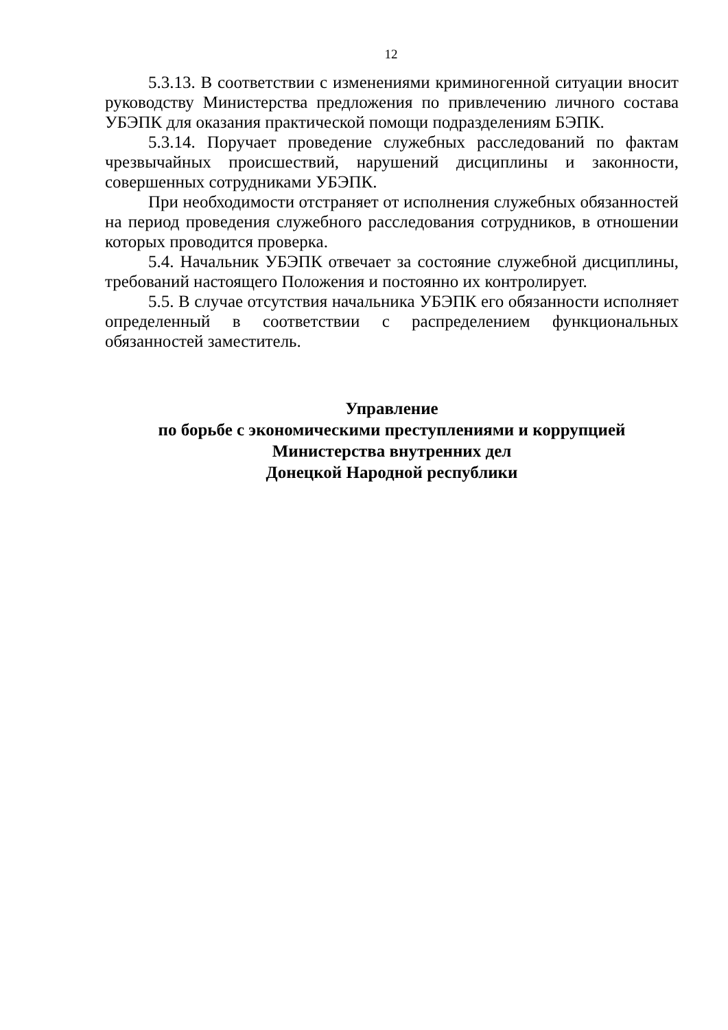12
5.3.13. В соответствии с изменениями криминогенной ситуации вносит руководству Министерства предложения по привлечению личного состава УБЭПК для оказания практической помощи подразделениям БЭПК.
5.3.14. Поручает проведение служебных расследований по фактам чрезвычайных происшествий, нарушений дисциплины и законности, совершенных сотрудниками УБЭПК.
При необходимости отстраняет от исполнения служебных обязанностей на период проведения служебного расследования сотрудников, в отношении которых проводится проверка.
5.4. Начальник УБЭПК отвечает за состояние служебной дисциплины, требований настоящего Положения и постоянно их контролирует.
5.5. В случае отсутствия начальника УБЭПК его обязанности исполняет определенный в соответствии с распределением функциональных обязанностей заместитель.
Управление
по борьбе с экономическими преступлениями и коррупцией
Министерства внутренних дел
Донецкой Народной республики